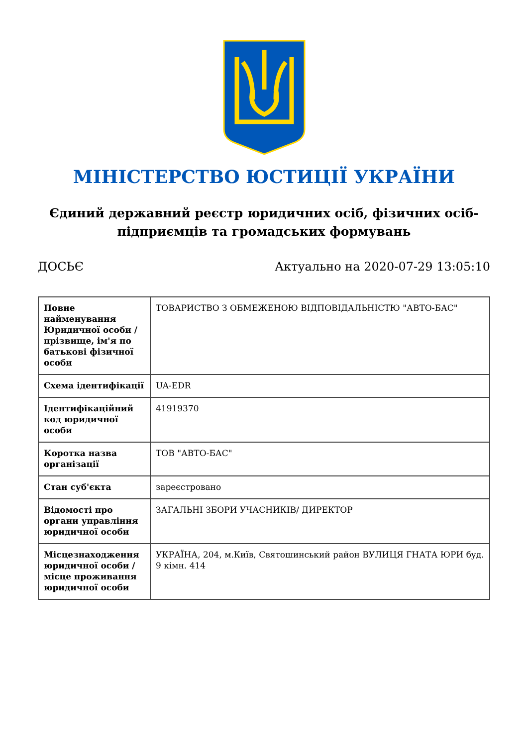МІНІСТЕРСТВО ЮСТИЦІЇ УКРАЇНИ
Єдиний державний реєстр юридичних осіб, фізичних осіб-підприємців та громадських формувань
ДОСЬЄ Актуально на 2020-07-29 13:05:10
| Повне найменування Юридичної особи / прізвище, ім'я по батькові фізичної особи | ТОВАРИСТВО З ОБМЕЖЕНОЮ ВІДПОВІДАЛЬНІСТЮ "АВТО-БАС" |
| Схема ідентифікації | UA-EDR |
| Ідентифікаційний код юридичної особи | 41919370 |
| Коротка назва організації | ТОВ "АВТО-БАС" |
| Стан суб'єкта | зареєстровано |
| Відомості про органи управління юридичної особи | ЗАГАЛЬНІ ЗБОРИ УЧАСНИКІВ/ ДИРЕКТОР |
| Місцезнаходження юридичної особи / місце проживання юридичної особи | УКРАЇНА, 204, м.Київ, Святошинський район ВУЛИЦЯ ГНАТА ЮРИ буд. 9 кімн. 414 |